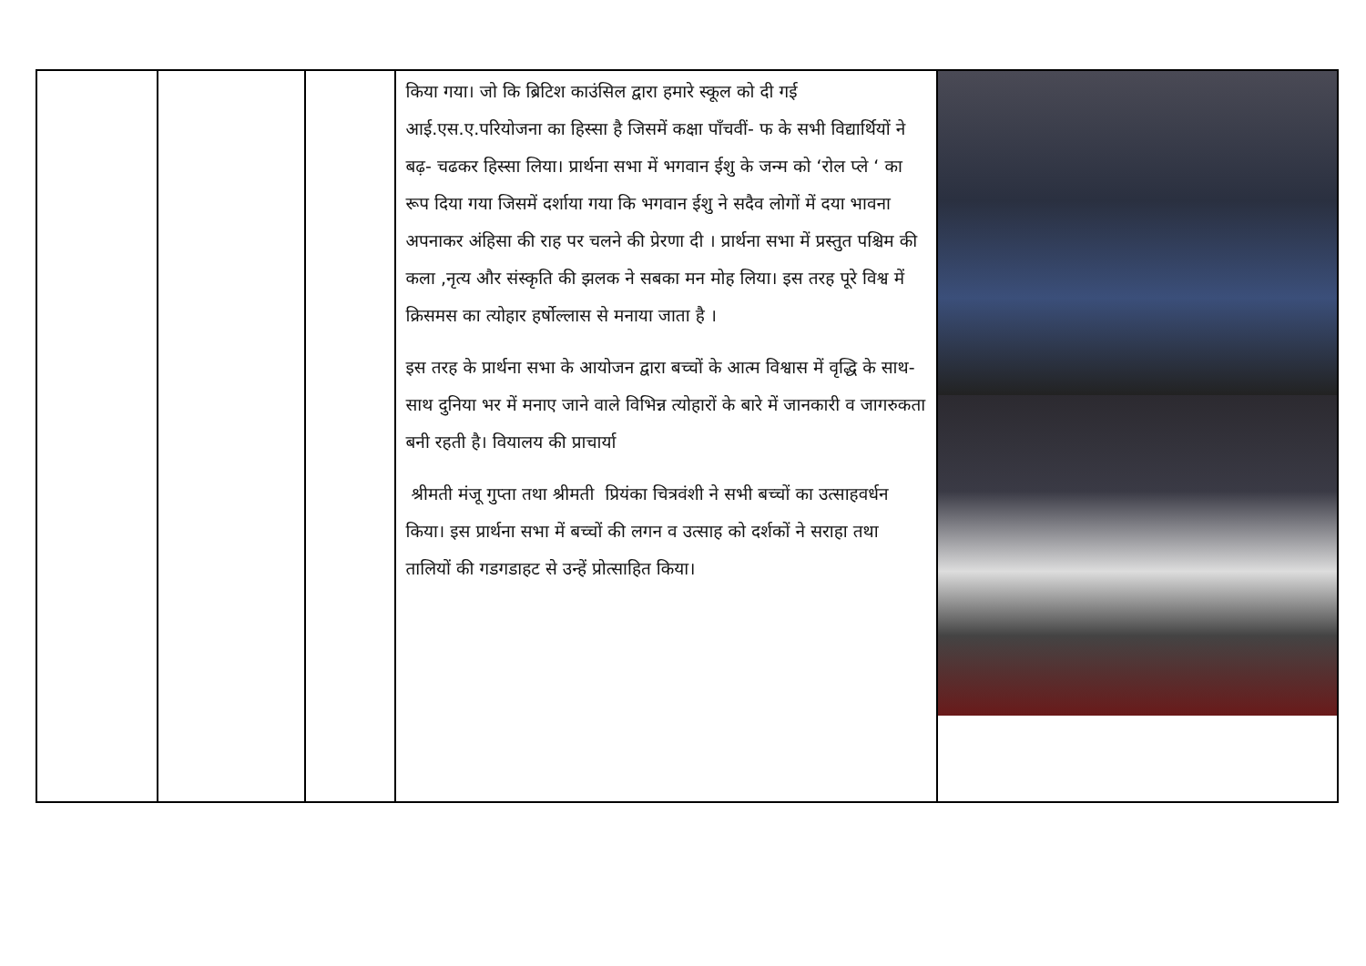| | | | किया गया। जो कि ब्रिटिश काउंसिल द्वारा हमारे स्कूल को दी गई आई.एस.ए.परियोजना का हिस्सा है जिसमें कक्षा पाँचवीं- फ के सभी विद्यार्थियों ने बढ़- चढकर हिस्सा लिया। प्रार्थना सभा में भगवान ईशु के जन्म को ‘रोल प्ले ‘ का रूप दिया गया जिसमें दर्शाया गया कि भगवान ईशु ने सदैव लोगों में दया भावना अपनाकर अंहिसा की राह पर चलने की प्रेरणा दी । प्रार्थना सभा में प्रस्तुत पश्चिम की कला ,नृत्य और संस्कृति की झलक ने सबका मन मोह लिया। इस तरह पूरे विश्व में क्रिसमस का त्योहार हर्षोल्लास से मनाया जाता है । इस तरह के प्रार्थना सभा के आयोजन द्वारा बच्चों के आत्म विश्वास में वृद्धि के साथ-साथ दुनिया भर में मनाए जाने वाले विभिन्न त्योहारों के बारे में जानकारी व जागरुकता बनी रहती है। वियालय की प्राचार्या श्रीमती मंजू गुप्ता तथा श्रीमती प्रियंका चित्रवंशी ने सभी बच्चों का उत्साहवर्धन किया। इस प्रार्थना सभा में बच्चों की लगन व उत्साह को दर्शकों ने सराहा तथा तालियों की गडगडाहट से उन्हें प्रोत्साहित किया। | |